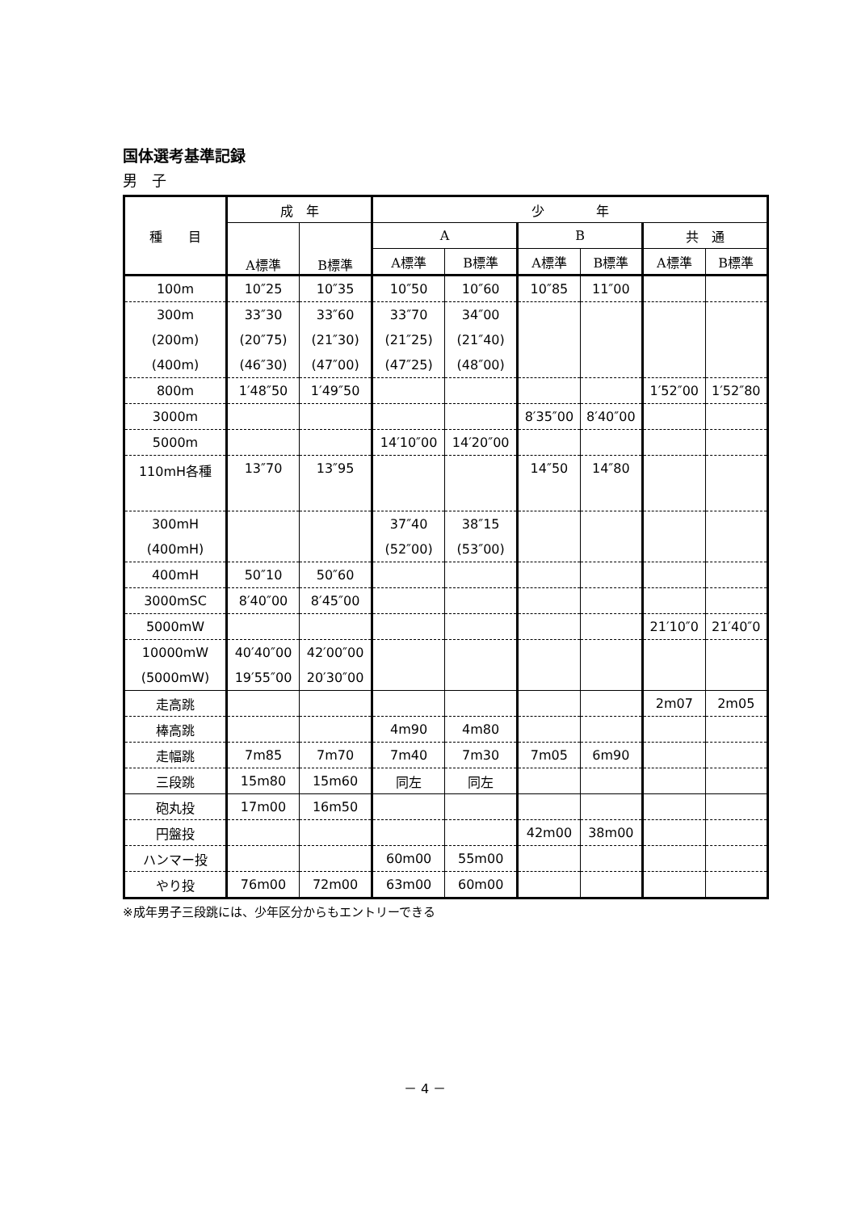国体選考基準記録
男　子
| 種 目 | 成 年 | | 少 年 | | | | | |
| --- | --- | --- | --- | --- | --- | --- | --- | --- |
| | A標準 | B標準 | A | | B | | 共 通 | |
| | | | A標準 | B標準 | A標準 | B標準 | A標準 | B標準 |
| 100m | 10″25 | 10″35 | 10″50 | 10″60 | 10″85 | 11″00 | | |
| 300m | 33″30 | 33″60 | 33″70 | 34″00 | | | | |
| (200m) | (20″75) | (21″30) | (21″25) | (21″40) | | | | |
| (400m) | (46″30) | (47″00) | (47″25) | (48″00) | | | | |
| 800m | 1′48″50 | 1′49″50 | | | | | 1′52″00 | 1′52″80 |
| 3000m | | | | | 8′35″00 | 8′40″00 | | |
| 5000m | | | 14′10″00 | 14′20″00 | | | | |
| 110mH各種 | 13″70 | 13″95 | | | 14″50 | 14″80 | | |
| 300mH | | | 37″40 | 38″15 | | | | |
| (400mH) | | | (52″00) | (53″00) | | | | |
| 400mH | 50″10 | 50″60 | | | | | | |
| 3000mSC | 8′40″00 | 8′45″00 | | | | | | |
| 5000mW | | | | | | | 21′10″0 | 21′40″0 |
| 10000mW | 40′40″00 | 42′00″00 | | | | | | |
| (5000mW) | 19′55″00 | 20′30″00 | | | | | | |
| 走高跳 | | | | | | | 2m07 | 2m05 |
| 棒高跳 | | | 4m90 | 4m80 | | | | |
| 走幅跳 | 7m85 | 7m70 | 7m40 | 7m30 | 7m05 | 6m90 | | |
| 三段跳 | 15m80 | 15m60 | 同左 | 同左 | | | | |
| 砲丸投 | 17m00 | 16m50 | | | | | | |
| 円盤投 | | | | | 42m00 | 38m00 | | |
| ハンマー投 | | | 60m00 | 55m00 | | | | |
| やり投 | 76m00 | 72m00 | 63m00 | 60m00 | | | | |
※成年男子三段跳には、少年区分からもエントリーできる
－ 4 －